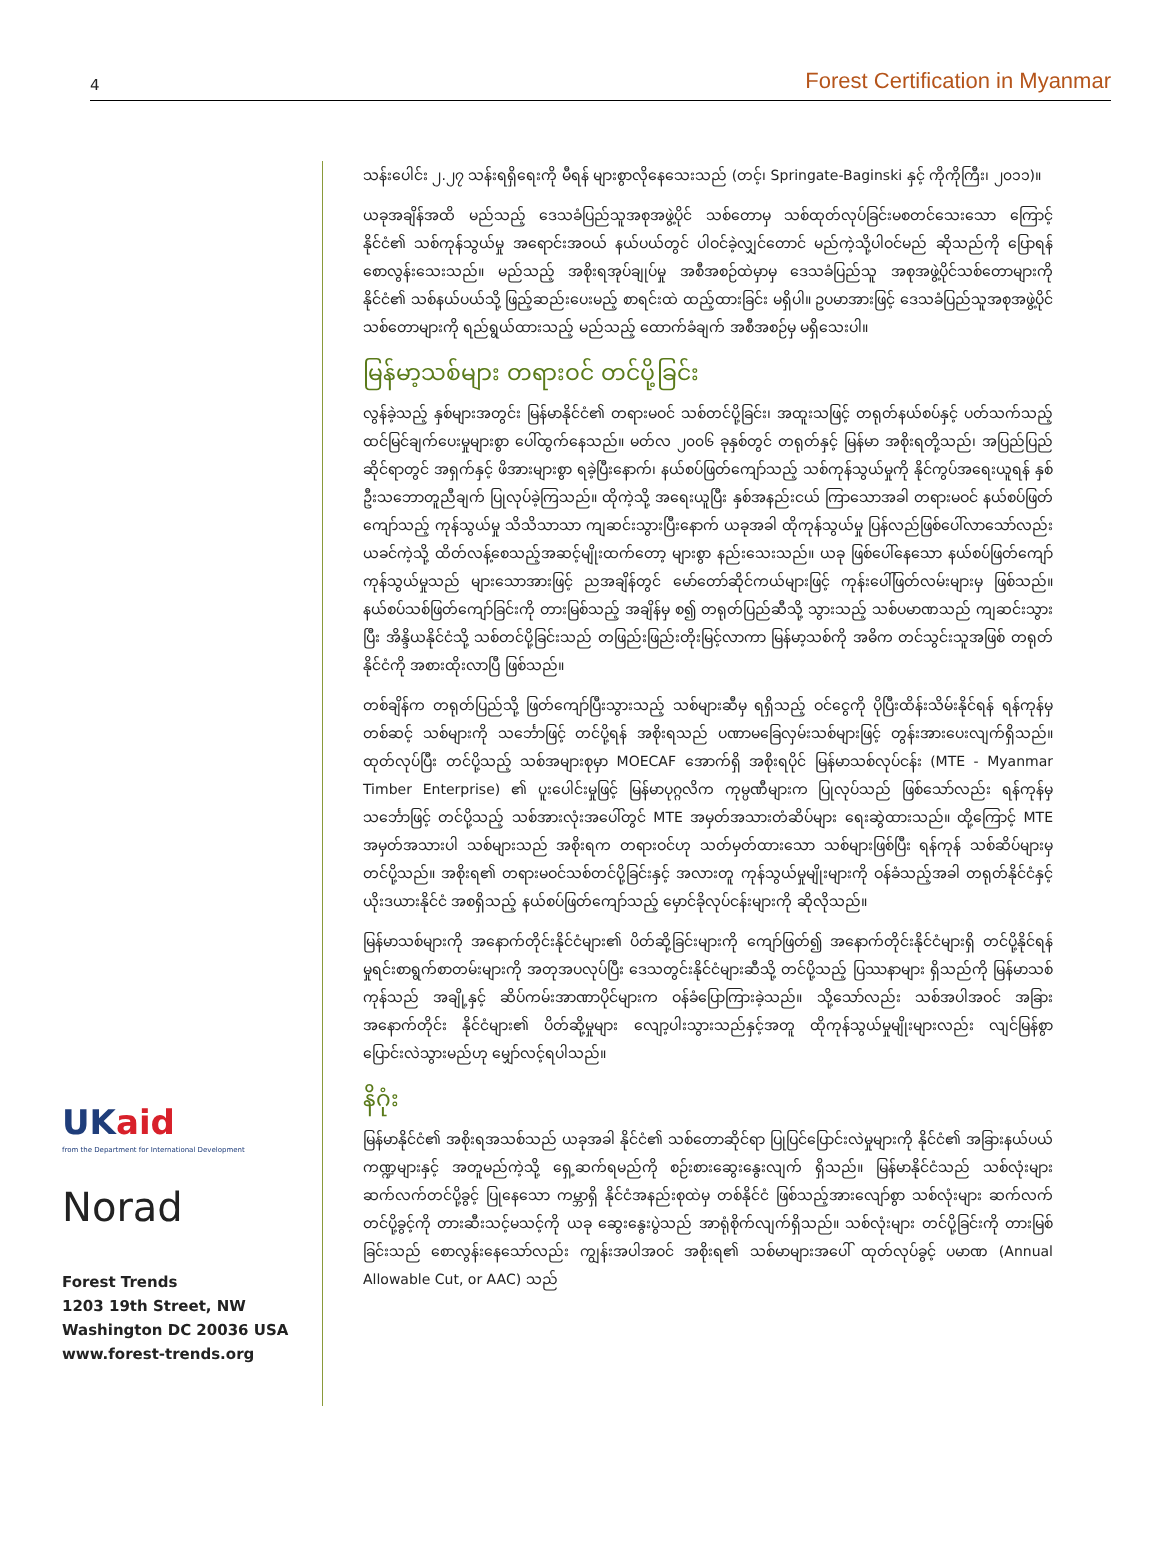4 Forest Certification in Myanmar
UKaid
from the Department for International Development
Norad
Forest Trends
1203 19th Street, NW
Washington DC 20036 USA
www.forest-trends.org
သန်းပေါင်း ၂.၂၇ သန်းရရှိရေးကို မီရန် များစွာလိုနေသေးသည် (တင့်၊ Springate-Baginski နှင့် ကိုကိုကြီး၊ ၂၀၁၁)။
ယခုအချိန်အထိ မည်သည့် ဒေသခံပြည်သူအစုအဖွဲ့ပိုင် သစ်တောမှ သစ်ထုတ်လုပ်ခြင်းမစတင်သေးသော ကြောင့် နိုင်ငံ၏ သစ်ကုန်သွယ်မှု အရောင်းအဝယ် နယ်ပယ်တွင် ပါဝင်ခဲ့လျှင်တောင် မည်ကဲ့သို့ပါဝင်မည် ဆိုသည်ကို ပြောရန် စောလွန်းသေးသည်။ မည်သည့် အစိုးရအုပ်ချုပ်မှု အစီအစဉ်ထဲမှာမှ ဒေသခံပြည်သူ အစုအဖွဲ့ပိုင်သစ်တောများကို နိုင်ငံ၏ သစ်နယ်ပယ်သို့ ဖြည့်ဆည်းပေးမည့် စာရင်းထဲ ထည့်ထားခြင်း မရှိပါ။ ဥပမာအားဖြင့် ဒေသခံပြည်သူအစုအဖွဲ့ပိုင် သစ်တောများကို ရည်ရွယ်ထားသည့် မည်သည့် ထောက်ခံချက် အစီအစဉ်မှ မရှိသေးပါ။
မြန်မာ့သစ်များ တရားဝင် တင်ပို့ခြင်း
လွန်ခဲ့သည့် နှစ်များအတွင်း မြန်မာနိုင်ငံ၏ တရားမဝင် သစ်တင်ပို့ခြင်း၊ အထူးသဖြင့် တရုတ်နယ်စပ်နှင့် ပတ်သက်သည့် ထင်မြင်ချက်ပေးမှုများစွာ ပေါ်ထွက်နေသည်။ မတ်လ ၂၀၀၆ ခုနှစ်တွင် တရုတ်နှင့် မြန်မာ အစိုးရတို့သည်၊ အပြည်ပြည်ဆိုင်ရာတွင် အရှက်နှင့် ဖိအားများစွာ ရခဲ့ပြီးနောက်၊ နယ်စပ်ဖြတ်ကျော်သည့် သစ်ကုန်သွယ်မှုကို နိုင်ကွပ်အရေးယူရန် နှစ်ဦးသဘောတူညီချက် ပြုလုပ်ခဲ့ကြသည်။ ထိုကဲ့သို့ အရေးယူပြီး နှစ်အနည်းငယ် ကြာသောအခါ တရားမဝင် နယ်စပ်ဖြတ်ကျော်သည့် ကုန်သွယ်မှု သိသိသာသာ ကျဆင်းသွားပြီးနောက် ယခုအခါ ထိုကုန်သွယ်မှု ပြန်လည်ဖြစ်ပေါ်လာသော်လည်း ယခင်ကဲ့သို့ ထိတ်လန့်စေသည့်အဆင့်မျိုးထက်တော့ များစွာ နည်းသေးသည်။ ယခု ဖြစ်ပေါ်နေသော နယ်စပ်ဖြတ်ကျော် ကုန်သွယ်မှုသည် များသောအားဖြင့် ညအချိန်တွင် မော်တော်ဆိုင်ကယ်များဖြင့် ကုန်းပေါ်ဖြတ်လမ်းများမှ ဖြစ်သည်။ နယ်စပ်သစ်ဖြတ်ကျော်ခြင်းကို တားမြစ်သည့် အချိန်မှ စ၍ တရုတ်ပြည်ဆီသို့ သွားသည့် သစ်ပမာဏသည် ကျဆင်းသွားပြီး အိန္ဒိယနိုင်ငံသို့ သစ်တင်ပို့ခြင်းသည် တဖြည်းဖြည်းတိုးမြင့်လာကာ မြန်မာ့သစ်ကို အဓိက တင်သွင်းသူအဖြစ် တရုတ်နိုင်ငံကို အစားထိုးလာပြီ ဖြစ်သည်။
တစ်ချိန်က တရုတ်ပြည်သို့ ဖြတ်ကျော်ပြီးသွားသည့် သစ်များဆီမှ ရရှိသည့် ဝင်ငွေကို ပိုပြီးထိန်းသိမ်းနိုင်ရန် ရန်ကုန်မှ တစ်ဆင့် သစ်များကို သင်္ဘောဖြင့် တင်ပို့ရန် အစိုးရသည် ပဏာမခြေလှမ်းသစ်များဖြင့် တွန်းအားပေးလျက်ရှိသည်။ ထုတ်လုပ်ပြီး တင်ပို့သည့် သစ်အများစုမှာ MOECAF အောက်ရှိ အစိုးရပိုင် မြန်မာသစ်လုပ်ငန်း (MTE - Myanmar Timber Enterprise) ၏ ပူးပေါင်းမှုဖြင့် မြန်မာပုဂ္ဂလိက ကုမ္ပဏီများက ပြုလုပ်သည် ဖြစ်သော်လည်း ရန်ကုန်မှ သင်္ဘောဖြင့် တင်ပို့သည့် သစ်အားလုံးအပေါ်တွင် MTE အမှတ်အသားတံဆိပ်များ ရေးဆွဲထားသည်။ ထို့ကြောင့် MTE အမှတ်အသားပါ သစ်များသည် အစိုးရက တရားဝင်ဟု သတ်မှတ်ထားသော သစ်များဖြစ်ပြီး ရန်ကုန် သစ်ဆိပ်များမှ တင်ပို့သည်။ အစိုးရ၏ တရားမဝင်သစ်တင်ပို့ခြင်းနှင့် အလားတူ ကုန်သွယ်မှုမျိုးများကို ဝန်ခံသည့်အခါ တရုတ်နိုင်ငံနှင့် ယိုးဒယားနိုင်ငံ အစရှိသည့် နယ်စပ်ဖြတ်ကျော်သည့် မှောင်ခိုလုပ်ငန်းများကို ဆိုလိုသည်။
မြန်မာသစ်များကို အနောက်တိုင်းနိုင်ငံများ၏ ပိတ်ဆို့ခြင်းများကို ကျော်ဖြတ်၍ အနောက်တိုင်းနိုင်ငံများရှိ တင်ပို့နိုင်ရန် မှုရင်းစာရွက်စာတမ်းများကို အတုအပလုပ်ပြီး ဒေသတွင်းနိုင်ငံများဆီသို့ တင်ပို့သည့် ပြဿနာများ ရှိသည်ကို မြန်မာသစ်ကုန်သည် အချို့နှင့် ဆိပ်ကမ်းအာဏာပိုင်များက ဝန်ခံပြောကြားခဲ့သည်။ သို့သော်လည်း သစ်အပါအဝင် အခြားအနောက်တိုင်း နိုင်ငံများ၏ ပိတ်ဆို့မှုများ လျော့ပါးသွားသည်နှင့်အတူ ထိုကုန်သွယ်မှုမျိုးများလည်း လျင်မြန်စွာ ပြောင်းလဲသွားမည်ဟု မျှော်လင့်ရပါသည်။
နိဂုံး
မြန်မာနိုင်ငံ၏ အစိုးရအသစ်သည် ယခုအခါ နိုင်ငံ၏ သစ်တောဆိုင်ရာ ပြုပြင်ပြောင်းလဲမှုများကို နိုင်ငံ၏ အခြားနယ်ပယ် ကဏ္ဍများနှင့် အတူမည်ကဲ့သို့ ရှေ့ဆက်ရမည်ကို စဉ်းစားဆွေးနွေးလျက် ရှိသည်။ မြန်မာနိုင်ငံသည် သစ်လုံးများ ဆက်လက်တင်ပို့ခွင့် ပြုနေသော ကမ္ဘာရှိ နိုင်ငံအနည်းစုထဲမှ တစ်နိုင်ငံ ဖြစ်သည့်အားလျော်စွာ သစ်လုံးများ ဆက်လက်တင်ပို့ခွင့်ကို တားဆီးသင့်မသင့်ကို ယခု ဆွေးနွေးပွဲသည် အာရုံစိုက်လျက်ရှိသည်။ သစ်လုံးများ တင်ပို့ခြင်းကို တားမြစ်ခြင်းသည် စောလွန်းနေသော်လည်း ကျွန်းအပါအဝင် အစိုးရ၏ သစ်မာများအပေါ် ထုတ်လုပ်ခွင့် ပမာဏ (Annual Allowable Cut, or AAC) သည်